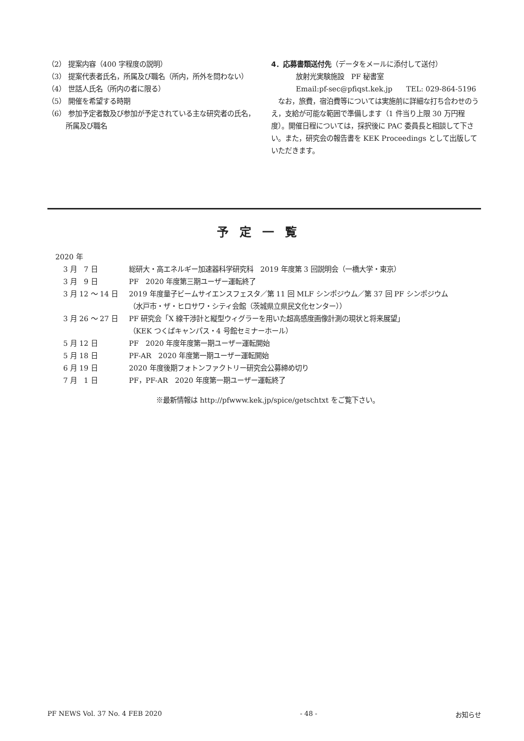（2） 提案内容（400 字程度の説明）
（3） 提案代表者氏名，所属及び職名（所内，所外を問わない）
（4） 世話人氏名（所内の者に限る）
（5） 開催を希望する時期
（6） 参加予定者数及び参加が予定されている主な研究者の氏名，所属及び職名
4．応募書類送付先（データをメールに添付して送付）
放射光実験施設　PF 秘書室
Email:pf-sec@pfiqst.kek.jp　　TEL: 029-864-5196
　なお，旅費，宿泊費等については実施前に詳細な打ち合わせのうえ，支給が可能な範囲で準備します（1 件当り上限 30 万円程度）。開催日程については，採択後に PAC 委員長と相談して下さい。また，研究会の報告書を KEK Proceedings として出版していただきます。
予定一覧
2020 年
3 月　7 日 総研大・高エネルギー加速器科学研究科　2019 年度第 3 回説明会（一橋大学・東京）
3 月　9 日 PF　2020 年度第三期ユーザー運転終了
3 月 12 ～ 14 日 2019 年度量子ビームサイエンスフェスタ／第 11 回 MLF シンポジウム／第 37 回 PF シンポジウム
（水戸市・ザ・ヒロサワ・シティ会館（茨城県立県民文化センター））
3 月 26 ～ 27 日 PF 研究会「X 線干渉計と縦型ウィグラーを用いた超高感度画像計測の現状と将来展望」
（KEK つくばキャンパス・4 号館セミナーホール）
5 月 12 日 PF　2020 年度年度第一期ユーザー運転開始
5 月 18 日 PF-AR　2020 年度第一期ユーザー運転開始
6 月 19 日 2020 年度後期フォトンファクトリー研究会公募締め切り
7 月　1 日 PF，PF-AR　2020 年度第一期ユーザー運転終了
※最新情報は http://pfwww.kek.jp/spice/getschtxt をご覧下さい。
PF NEWS Vol. 37 No. 4 FEB 2020 - 48 - お知らせ